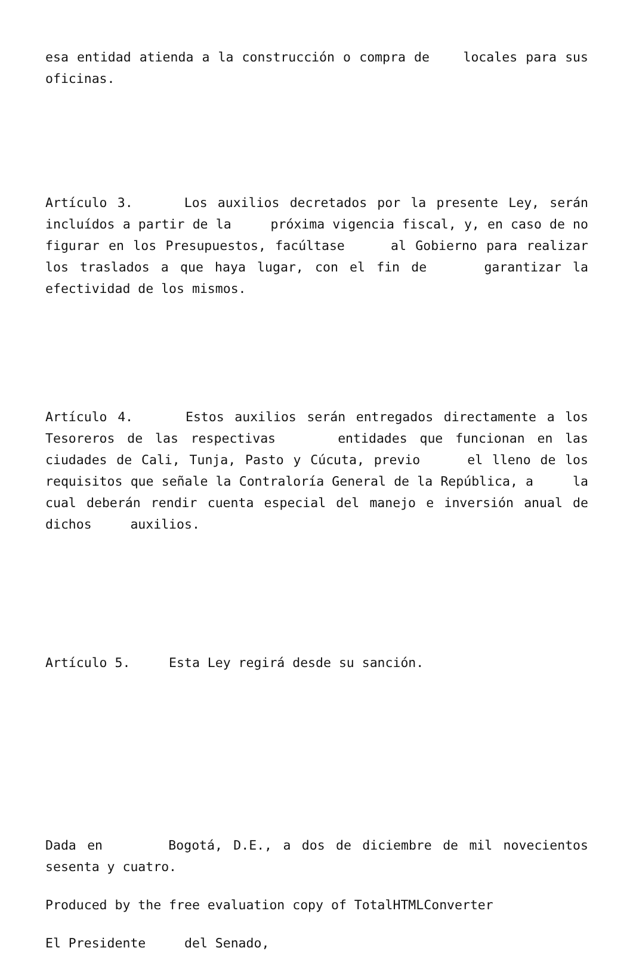esa entidad atienda a la construcción o compra de locales para sus oficinas.
Artículo 3. Los auxilios decretados por la presente Ley, serán incluídos a partir de la próxima vigencia fiscal, y, en caso de no figurar en los Presupuestos, facúltase al Gobierno para realizar los traslados a que haya lugar, con el fin de garantizar la efectividad de los mismos.
Artículo 4. Estos auxilios serán entregados directamente a los Tesoreros de las respectivas entidades que funcionan en las ciudades de Cali, Tunja, Pasto y Cúcuta, previo el lleno de los requisitos que señale la Contraloría General de la República, a la cual deberán rendir cuenta especial del manejo e inversión anual de dichos auxilios.
Artículo 5. Esta Ley regirá desde su sanción.
Dada en Bogotá, D.E., a dos de diciembre de mil novecientos sesenta y cuatro.
Produced by the free evaluation copy of TotalHTMLConverter
El Presidente del Senado,